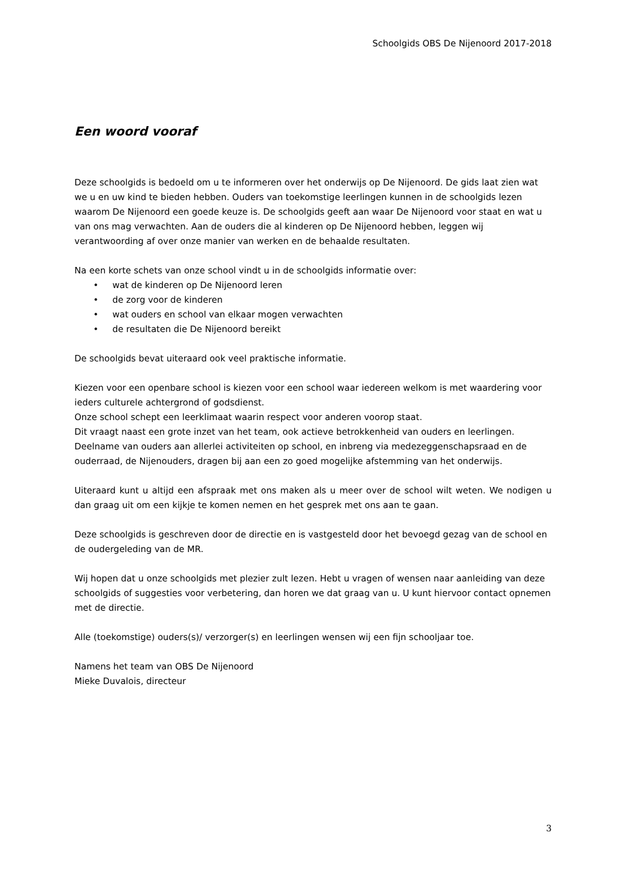Schoolgids OBS De Nijenoord 2017-2018
Een woord vooraf
Deze schoolgids is bedoeld om u te informeren over het onderwijs op De Nijenoord. De gids laat zien wat we u en uw kind te bieden hebben. Ouders van toekomstige leerlingen kunnen in de schoolgids lezen waarom De Nijenoord een goede keuze is. De schoolgids geeft aan waar De Nijenoord voor staat en wat u van ons mag verwachten. Aan de ouders die al kinderen op De Nijenoord hebben, leggen wij verantwoording af over onze manier van werken en de behaalde resultaten.
Na een korte schets van onze school vindt u in de schoolgids informatie over:
• wat de kinderen op De Nijenoord leren
• de zorg voor de kinderen
• wat ouders en school van elkaar mogen verwachten
• de resultaten die De Nijenoord bereikt
De schoolgids bevat uiteraard ook veel praktische informatie.
Kiezen voor een openbare school is kiezen voor een school waar iedereen welkom is met waardering voor ieders culturele achtergrond of godsdienst.
Onze school schept een leerklimaat waarin respect voor anderen voorop staat.
Dit vraagt naast een grote inzet van het team, ook actieve betrokkenheid van ouders en leerlingen. Deelname van ouders aan allerlei activiteiten op school, en inbreng via medezeggenschapsraad en de ouderraad, de Nijenouders, dragen bij aan een zo goed mogelijke afstemming van het onderwijs.
Uiteraard kunt u altijd een afspraak met ons maken als u meer over de school wilt weten. We nodigen u dan graag uit om een kijkje te komen nemen en het gesprek met ons aan te gaan.
Deze schoolgids is geschreven door de directie en is vastgesteld door het bevoegd gezag van de school en de oudergeleding van de MR.
Wij hopen dat u onze schoolgids met plezier zult lezen. Hebt u vragen of wensen naar aanleiding van deze schoolgids of suggesties voor verbetering, dan horen we dat graag van u. U kunt hiervoor contact opnemen met de directie.
Alle (toekomstige) ouders(s)/ verzorger(s) en leerlingen wensen wij een fijn schooljaar toe.
Namens het team van OBS De Nijenoord
Mieke Duvalois, directeur
3